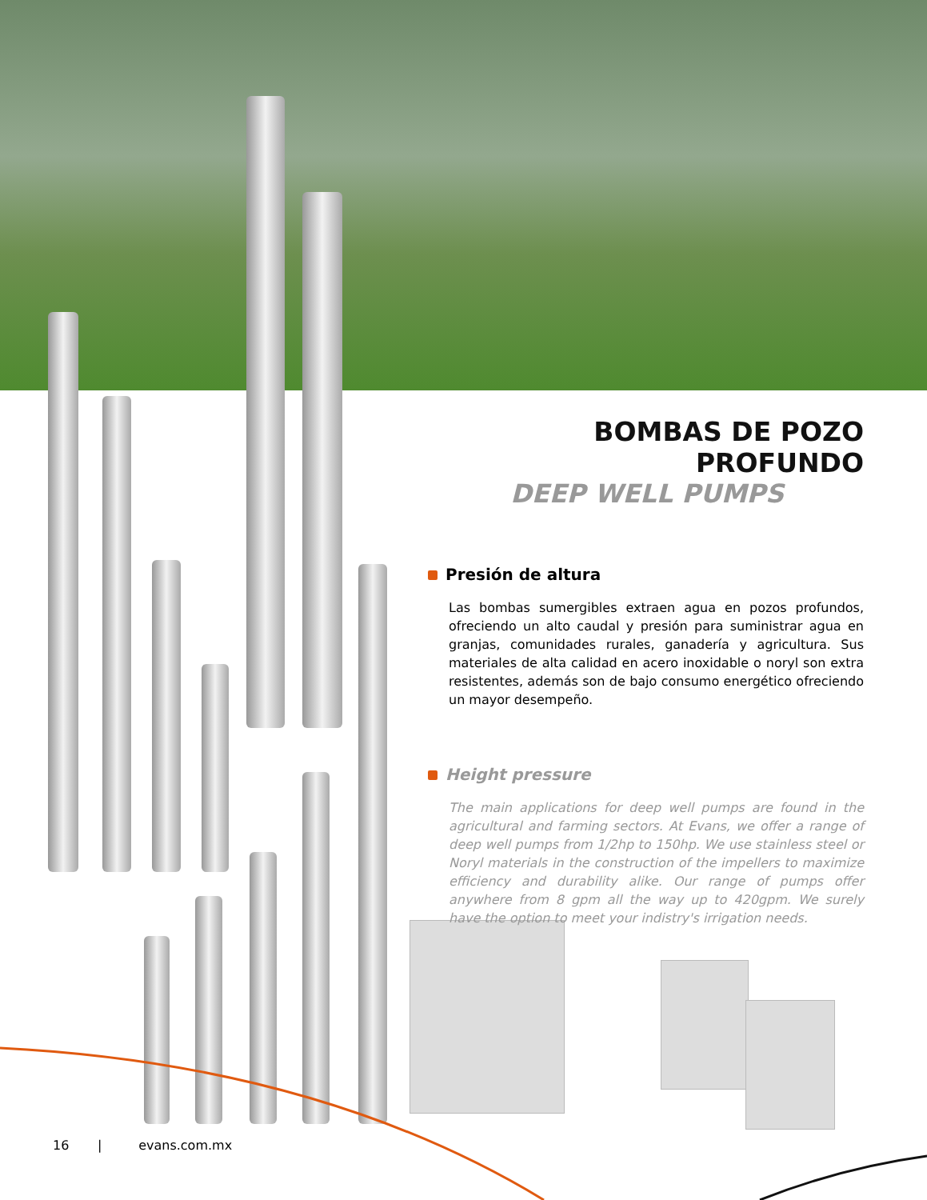BOMBAS DE POZO PROFUNDO
DEEP WELL PUMPS
Presión de altura
Las bombas sumergibles extraen agua en pozos profundos, ofreciendo un alto caudal y presión para suministrar agua en granjas, comunidades rurales, ganadería y agricultura. Sus materiales de alta calidad en acero inoxidable o noryl son extra resistentes, además son de bajo consumo energético ofreciendo un mayor desempeño.
Height pressure
The main applications for deep well pumps are found in the agricultural and farming sectors. At Evans, we offer a range of deep well pumps from 1/2hp to 150hp. We use stainless steel or Noryl materials in the construction of the impellers to maximize efficiency and durability alike. Our range of pumps offer anywhere from 8 gpm all the way up to 420gpm. We surely have the option to meet your indistry's irrigation needs.
16 | evans.com.mx